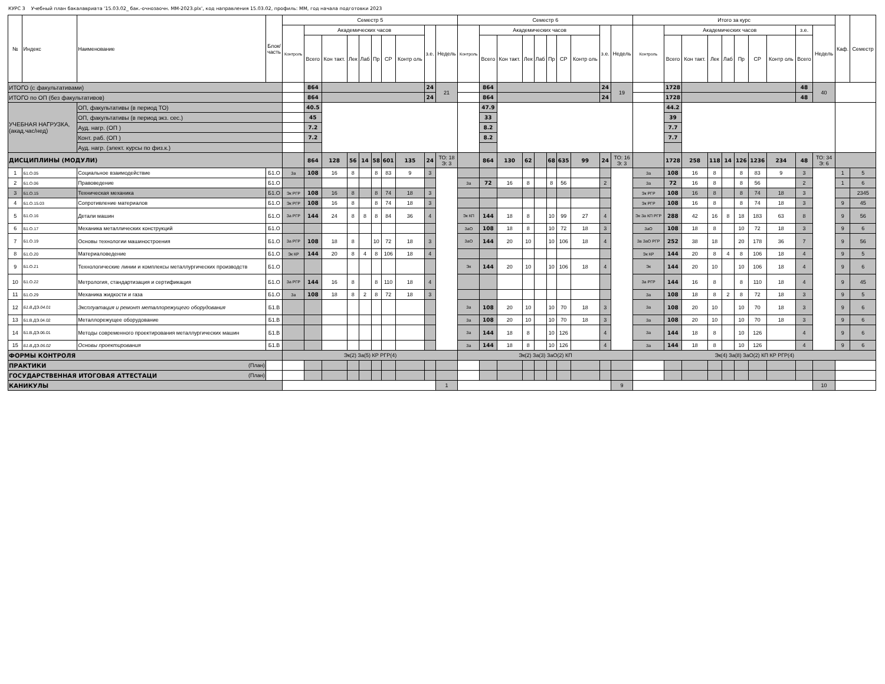КУРС 3 Учебный план бакалавриата '15.03.02_ бак.-очнозаочн. ММ-2023.plx', код направления 15.03.02, профиль: ММ, год начала подготовки 2023
| № | Индекс | Наименование | Блок/ часть | Семестр 5 | | | | | | | | | | Семестр 6 | | | | | | | | | | Итого за курс | | | | | | | | | | Каф. | Семестр |
| --- | --- | --- | --- | --- | --- | --- | --- | --- | --- | --- | --- | --- | --- | --- | --- | --- | --- | --- | --- | --- | --- | --- | --- | --- | --- | --- | --- | --- | --- | --- | --- | --- | --- | --- | --- |
| | | | | Контроль | Академических часов | | | | | | | з.е. | Недель | Контроль | Академических часов | | | | | | | з.е. | Недель | Контроль | Академических часов | | | | | | | з.е. | Недель | | |
| | | | | | Всего | Кон такт. | Лек | Лаб | Пр | СР | Контр оль | | | | Всего | Кон такт. | Лек | Лаб | Пр | СР | Контр оль | | | | Всего | Кон такт. | Лек | Лаб | Пр | СР | Контр оль | Всего | | | |
| ИТОГО (с факультативами) | | | | | 864 | | | | | | | 24 | 21 | | 864 | | | | | | | 24 | 19 | | 1728 | | | | | | | 48 | 40 | | |
| ИТОГО по ОП (без факультативов) | | | | | 864 | | | | | | | 24 | | | 864 | | | | | | | 24 | | | 1728 | | | | | | | 48 | | | |
| УЧЕБНАЯ НАГРУЗКА, (акад.час/нед) | | ОП, факультативы (в период ТО) | | | 40.5 | | | | | | | | | | 47.9 | | | | | | | | | | 44.2 | | | | | | | | | | |
| | | ОП, факультативы (в период экз. сес.) | | | 45 | | | | | | | | | | 33 | | | | | | | | | | 39 | | | | | | | | | | |
| | | Ауд. нагр. (ОП ) | | | 7.2 | | | | | | | | | | 8.2 | | | | | | | | | | 7.7 | | | | | | | | | | |
| | | Конт. раб. (ОП ) | | | 7.2 | | | | | | | | | | 8.2 | | | | | | | | | | 7.7 | | | | | | | | | | |
| | | Ауд. нагр. (элект. курсы по физ.к.) | | | | | | | | | | | | | | | | | | | | | | | | | | | | | | | | | |
| ДИСЦИПЛИНЫ (МОДУЛИ) | | | | | 864 | 128 | 56 | 14 | 58 | 601 | 135 | 24 | ТО: 18 Э: 3 | | 864 | 130 | 62 | | 68 | 635 | 99 | 24 | ТО: 16 Э: 3 | | 1728 | 258 | 118 | 14 | 126 | 1236 | 234 | 48 | ТО: 34 Э: 6 | | |
| 1 | Б1.О.05 | Социальное взаимодействие | Б1.О | За | 108 | 16 | 8 | | 8 | 83 | 9 | 3 | | | | | | | | | | | | За | 108 | 16 | 8 | | 8 | 83 | 9 | 3 | | 1 | 5 |
| 2 | Б1.О.06 | Правоведение | Б1.О | | | | | | | | | | | За | 72 | 16 | 8 | | 8 | 56 | | 2 | | За | 72 | 16 | 8 | | 8 | 56 | | 2 | | 1 | 6 |
| 3 | Б1.О.15 | Техническая механика | Б1.О | Эк РГР | 108 | 16 | 8 | | 8 | 74 | 18 | 3 | | | | | | | | | | | | Эк РГР | 108 | 16 | 8 | | 8 | 74 | 18 | 3 | | | 2345 |
| 4 | Б1.О.15.03 | Сопротивление материалов | Б1.О | Эк РГР | 108 | 16 | 8 | | 8 | 74 | 18 | 3 | | | | | | | | | | | | Эк РГР | 108 | 16 | 8 | | 8 | 74 | 18 | 3 | | 9 | 45 |
| 5 | Б1.О.16 | Детали машин | Б1.О | За РГР | 144 | 24 | 8 | 8 | 8 | 84 | 36 | 4 | | Эк КП | 144 | 18 | 8 | | 10 | 99 | 27 | 4 | | Эк За КП РГР | 288 | 42 | 16 | 8 | 18 | 183 | 63 | 8 | | 9 | 56 |
| 6 | Б1.О.17 | Механика металлических конструкций | Б1.О | | | | | | | | | | | ЗаО | 108 | 18 | 8 | | 10 | 72 | 18 | 3 | | ЗаО | 108 | 18 | 8 | | 10 | 72 | 18 | 3 | | 9 | 6 |
| 7 | Б1.О.19 | Основы технологии машиностроения | Б1.О | За РГР | 108 | 18 | 8 | | 10 | 72 | 18 | 3 | | ЗаО | 144 | 20 | 10 | | 10 | 106 | 18 | 4 | | За ЗаО РГР | 252 | 38 | 18 | | 20 | 178 | 36 | 7 | | 9 | 56 |
| 8 | Б1.О.20 | Материаловедение | Б1.О | Эк КР | 144 | 20 | 8 | 4 | 8 | 106 | 18 | 4 | | | | | | | | | | | | Эк КР | 144 | 20 | 8 | 4 | 8 | 106 | 18 | 4 | | 9 | 5 |
| 9 | Б1.О.21 | Технологические линии и комплексы металлургических производств | Б1.О | | | | | | | | | | | Эк | 144 | 20 | 10 | | 10 | 106 | 18 | 4 | | Эк | 144 | 20 | 10 | | 10 | 106 | 18 | 4 | | 9 | 6 |
| 10 | Б1.О.22 | Метрология, стандартизация и сертификация | Б1.О | За РГР | 144 | 16 | 8 | | 8 | 110 | 18 | 4 | | | | | | | | | | | | За РГР | 144 | 16 | 8 | | 8 | 110 | 18 | 4 | | 9 | 45 |
| 11 | Б1.О.29 | Механика жидкости и газа | Б1.О | За | 108 | 18 | 8 | 2 | 8 | 72 | 18 | 3 | | | | | | | | | | | | За | 108 | 18 | 8 | 2 | 8 | 72 | 18 | 3 | | 9 | 5 |
| 12 | Б1.В.ДЭ.04.01 | Эксплуатация и ремонт металлорежущего оборудования | Б1.В | | | | | | | | | | | За | 108 | 20 | 10 | | 10 | 70 | 18 | 3 | | За | 108 | 20 | 10 | | 10 | 70 | 18 | 3 | | 9 | 6 |
| 13 | Б1.В.ДЭ.04.02 | Металлорежущее оборудование | Б1.В | | | | | | | | | | | За | 108 | 20 | 10 | | 10 | 70 | 18 | 3 | | За | 108 | 20 | 10 | | 10 | 70 | 18 | 3 | | 9 | 6 |
| 14 | Б1.В.ДЭ.06.01 | Методы современного проектирования металлургических машин | Б1.В | | | | | | | | | | | За | 144 | 18 | 8 | | 10 | 126 | | 4 | | За | 144 | 18 | 8 | | 10 | 126 | | 4 | | 9 | 6 |
| 15 | Б1.В.ДЭ.06.02 | Основы проектирования | Б1.В | | | | | | | | | | | За | 144 | 18 | 8 | | 10 | 126 | | 4 | | За | 144 | 18 | 8 | | 10 | 126 | | 4 | | 9 | 6 |
| ФОРМЫ КОНТРОЛЯ | | | | Эк(2) За(5) КР РГР(4) | | | | | | | | | | Эк(2) За(3) ЗаО(2) КП | | | | | | | | | | Эк(4) За(8) ЗаО(2) КП КР РГР(4) | | | | | | | | | | | |
| ПРАКТИКИ (План) | | | | | | | | | | | | | | | | | | | | | | | | | | | | | | | | | | | |
| ГОСУДАРСТВЕННАЯ ИТОГОВАЯ АТТЕСТАЦИ (План) | | | | | | | | | | | | | | | | | | | | | | | | | | | | | | | | | | | |
| КАНИКУЛЫ | | | | | | | | | | | | | 1 | | | | | | | | | | 9 | | | | | | | | | | 10 | | |